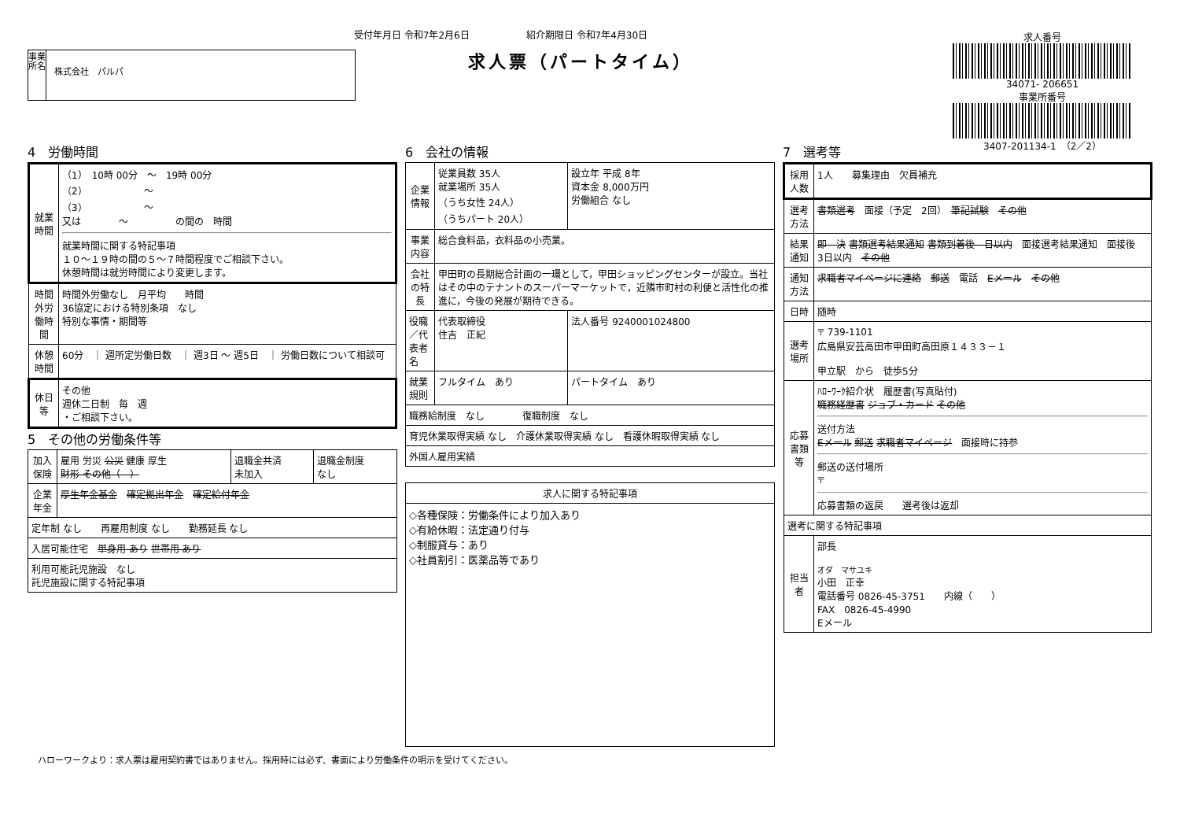受付年月日 令和7年2月6日　　　　　　紹介期限日 令和7年4月30日
求人票（パートタイム）
事業所名
株式会社　パルパ
求人番号
34071- 206651
事業所番号
3407-201134-1　（2／2）
4　労働時間
| 就業時間 | （1） 10時 00分 ～ 19時 00分 （2） ～ （3） ～ 又は ～ の間の 時間 就業時間に関する特記事項 １０～１９時の間の５～７時間程度でご相談下さい。 休憩時間は就労時間により変更します。 |
| 時間外労働時間 | 時間外労働なし 月平均 時間 36協定における特別条項 なし 特別な事情・期間等 |
| 休憩時間 | 60分 ｜ 週所定労働日数 ｜ 週3日 ～ 週5日 ｜ 労働日数について相談可 |
| 休日等 | その他 週休二日制 毎 週 ・ご相談下さい。 |
5　その他の労働条件等
| 加入保険 | 雇用 労災 公災 健康 厚生 財形 その他（ ） | 退職金共済 未加入 | 退職金制度 なし |
| 企業年金 | 厚生年金基金 確定拠出年金 確定給付年金 | | |
| 定年制 なし 再雇用制度 なし 勤務延長 なし | | | |
| 入居可能住宅 単身用 あり 世帯用 あり | | | |
| 利用可能託児施設 なし 託児施設に関する特記事項 | | | |
6　会社の情報
| 企業情報 | 従業員数 35人 就業場所 35人 （うち女性 24人） （うちパート 20人） | 設立年 平成 8年 資本金 8,000万円 労働組合 なし |
| 事業内容 | 総合食料品，衣料品の小売業。 | |
| 会社の特長 | 甲田町の長期総合計画の一環として，甲田ショッピングセンターが設立。当社はその中のテナントのスーパーマーケットで，近隣市町村の利便と活性化の推進に，今後の発展が期待できる。 | |
| 役職／代表者名 | 代表取締役 住吉 正紀 | 法人番号 9240001024800 |
| 就業規則 | フルタイム あり | パートタイム あり |
| 職務給制度 なし 復職制度 なし | | |
| 育児休業取得実績 なし 介護休業取得実績 なし 看護休暇取得実績 なし | | |
| 外国人雇用実績 | | |
| 求人に関する特記事項 |
| --- |
| ◇各種保険：労働条件により加入あり ◇有給休暇：法定通り付与 ◇制服貸与：あり ◇社員割引：医薬品等であり |
7　選考等
| 採用人数 | 1人 募集理由 欠員補充 |
| 選考方法 | 書類選考 面接（予定 2回） 筆記試験 その他 |
| 結果通知 | 即 決 書類選考結果通知 書類到着後 日以内 面接選考結果通知 面接後 3日以内 その他 |
| 通知方法 | 求職者マイページに連絡 郵送 電話 Eメール その他 |
| 日時 | 随時 |
| 選考場所 | 〒 739-1101 広島県安芸高田市甲田町高田原１４３３－１ 甲立駅 から 徒歩5分 |
| 応募書類等 | ﾊﾛｰﾜｰｸ紹介状 履歴書(写真貼付) 職務経歴書 ジョブ・カード その他 送付方法 Eメール 郵送 求職者マイページ 面接時に持参 郵送の送付場所 〒 応募書類の返戻 選考後は返却 |
| 選考に関する特記事項 | |
| 担当者 | 部長 オダ マサユキ 小田 正幸 電話番号 0826-45-3751 内線（ ） FAX 0826-45-4990 Eメール |
ハローワークより：求人票は雇用契約書ではありません。採用時には必ず、書面により労働条件の明示を受けてください。